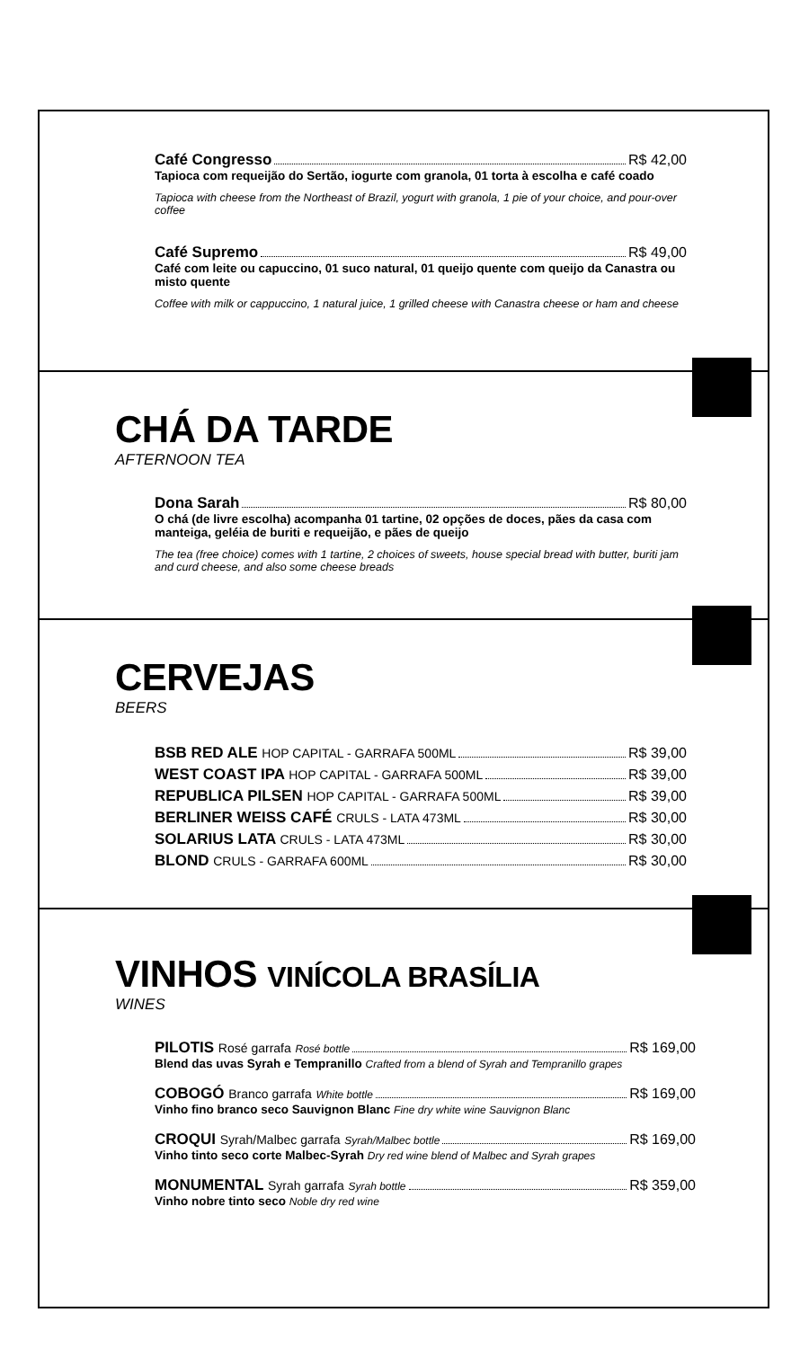Café Congresso R$ 42,00
Tapioca com requeijão do Sertão, iogurte com granola, 01 torta à escolha e café coado
Tapioca with cheese from the Northeast of Brazil, yogurt with granola, 1 pie of your choice, and pour-over coffee
Café Supremo R$ 49,00
Café com leite ou capuccino, 01 suco natural, 01 queijo quente com queijo da Canastra ou misto quente
Coffee with milk or cappuccino, 1 natural juice, 1 grilled cheese with Canastra cheese or ham and cheese
CHÁ DA TARDE
AFTERNOON TEA
Dona Sarah R$ 80,00
O chá (de livre escolha) acompanha 01 tartine, 02 opções de doces, pães da casa com manteiga, geléia de buriti e requeijão, e pães de queijo
The tea (free choice) comes with 1 tartine, 2 choices of sweets, house special bread with butter, buriti jam and curd cheese, and also some cheese breads
CERVEJAS
BEERS
BSB RED ALE HOP CAPITAL - GARRAFA 500ML R$ 39,00
WEST COAST IPA HOP CAPITAL - GARRAFA 500ML R$ 39,00
REPUBLICA PILSEN HOP CAPITAL - GARRAFA 500ML R$ 39,00
BERLINER WEISS CAFÉ CRULS - LATA 473ML R$ 30,00
SOLARIUS LATA CRULS - LATA 473ML R$ 30,00
BLOND CRULS - GARRAFA 600ML R$ 30,00
VINHOS VINÍCOLA BRASÍLIA
WINES
PILOTIS Rosé garrafa Rosé bottle R$ 169,00
Blend das uvas Syrah e Tempranillo Crafted from a blend of Syrah and Tempranillo grapes
COBOGÓ Branco garrafa White bottle R$ 169,00
Vinho fino branco seco Sauvignon Blanc Fine dry white wine Sauvignon Blanc
CROQUI Syrah/Malbec garrafa Syrah/Malbec bottle R$ 169,00
Vinho tinto seco corte Malbec-Syrah Dry red wine blend of Malbec and Syrah grapes
MONUMENTAL Syrah garrafa Syrah bottle R$ 359,00
Vinho nobre tinto seco Noble dry red wine